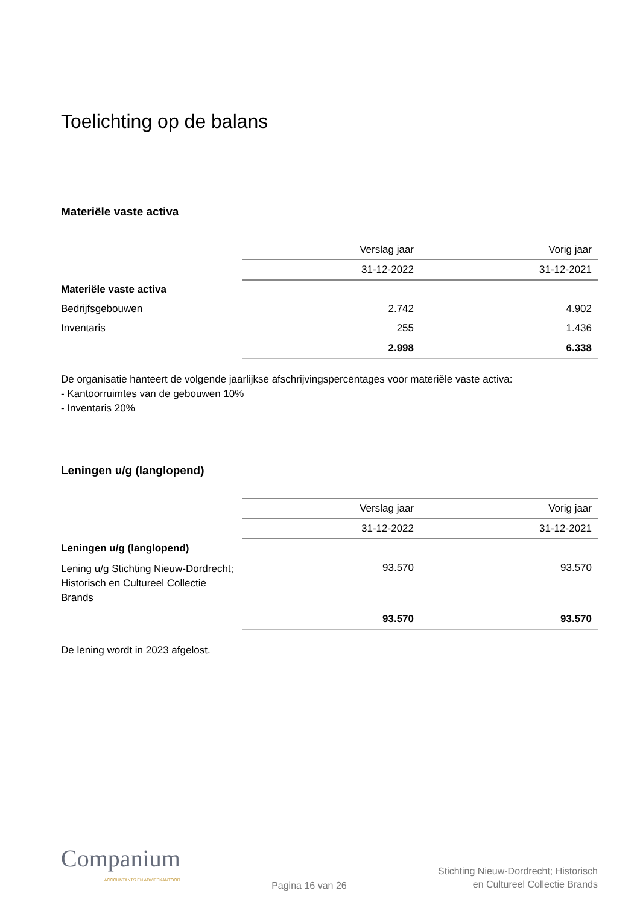Toelichting op de balans
Materiële vaste activa
| | Verslag jaar | Vorig jaar |
| | 31-12-2022 | 31-12-2021 |
| Materiële vaste activa | | |
| Bedrijfsgebouwen | 2.742 | 4.902 |
| Inventaris | 255 | 1.436 |
| | 2.998 | 6.338 |
De organisatie hanteert de volgende jaarlijkse afschrijvingspercentages voor materiële vaste activa:
- Kantoorruimtes van de gebouwen 10%
- Inventaris 20%
Leningen u/g (langlopend)
| | Verslag jaar | Vorig jaar |
| | 31-12-2022 | 31-12-2021 |
| Leningen u/g (langlopend) | | |
| Lening u/g Stichting Nieuw-Dordrecht; Historisch en Cultureel Collectie Brands | 93.570 | 93.570 |
| | 93.570 | 93.570 |
De lening wordt in 2023 afgelost.
Companium
ACCOUNTANTS EN ADVIESKANTOOR
Pagina 16 van 26
Stichting Nieuw-Dordrecht; Historisch
en Cultureel Collectie Brands